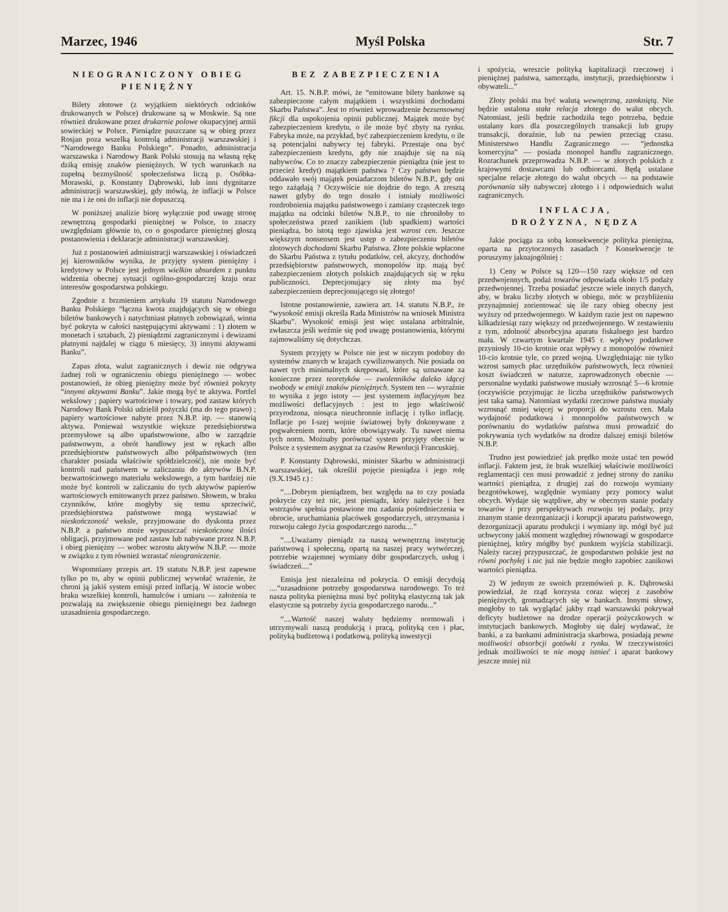Marzec, 1946 Myśl Polska Str. 7
NIEOGRANICZONY OBIEG
PIENIĘŻNY
Bilety złotowe (z wyjątkiem niektórych odcinków drukowanych w Polsce) drukowane są w Moskwie. Są one również drukowane przez drukarnie polowe okupacyjnej armii sowieckiej w Polsce. Pieniądze puszczane są w obieg przez Rosjan poza wszelką kontrolą administracji warszawskiej i “Narodowego Banku Polskiego”. Ponadto, administracja warszawska i Narodowy Bank Polski stosują na własną rękę dziką emisję znaków pieniężnych. W tych warunkach na zupełną bezmyślność społeczeństwa liczą p. Osóbka-Morawski, p. Konstanty Dąbrowski, lub inni dygnitarze administracji warszawskiej, gdy mówią, że inflacji w Polsce nie ma i że oni do inflacji nie dopuszczą.
W poniższej analizie biorę wyłącznie pod uwagę stronę zewnętrzną gospodarki pieniężnej w Polsce, to znaczy uwzględniam głównie to, co o gospodarce pieniężnej głoszą postanowienia i deklaracje administracji warszawskiej.
Już z postanowień administracji warszawskiej i oświadczeń jej kierowników wynika, że przyjęty system pieniężny i kredytowy w Polsce jest jednym wielkim absurdem z punktu widzenia obecnej sytuacji ogólno-gospodarczej kraju oraz interesów gospodarstwa polskiego.
Zgodnie z brzmieniem artykułu 19 statutu Narodowego Banku Polskiego “łączna kwota znajdujących się w obiegu biletów bankowych i natychmiast płatnych zobowiązań, winna być pokryta w całości następującymi aktywami : 1) złotem w monetach i sztabach, 2) pieniądzmi zagranicznymi i dewizami płatnymi najdalej w ciągu 6 miesięcy, 3) innymi aktywami Banku”.
Zapas złota, walut zagranicznych i dewiz nie odgrywa żadnej roli w ograniczeniu obiegu pieniężnego — wobec postanowień, że obieg pieniężny może być również pokryty “innymi aktywami Banku”. Jakie mogą być te aktywa. Portfel wekslowy ; papiery wartościowe i towary, pod zastaw których Narodowy Bank Polski udzielił pożyczki (ma do tego prawo) ; papiery wartościowe nabyte przez N.B.P. itp. — stanowią aktywa. Ponieważ wszystkie większe przedsiębiorstwa przemysłowe są albo upaństwowione, albo w zarządzie państwowym, a obrót handlowy jest w rękach albo przedsiębiorstw państwowych albo półpaństwowych (ten charakter posiada właściwie spółdzielczość), nie może być kontroli nad państwem w zaliczaniu do aktywów B.N.P. bezwartościowego materiału wekslowego, a tym bardziej nie może być kontroli w zaliczaniu do tych aktywów papierów wartościowych emitowanych przez państwo. Słowem, w braku czynników, które mogłyby się temu sprzeciwić, przedsiębiorstwa państwowe mogą wystawiać w nieskończoność weksle, przyjmowane do dyskonta przez N.B.P. a państwo może wypuszczać nieskończone ilości obligacji, przyjmowane pod zastaw lub nabywane przez N.B.P. i obieg pieniężny — wobec wzrostu aktywów N.B.P. — może w związku z tym również wzrastać nieograniczenie.
Wspomniany przepis art. 19 statutu N.B.P. jest zapewne tylko po to, aby w opinii publicznej wywołać wrażenie, że chroni ją jakiś system emisji przed inflacją. W istocie wobec braku wszelkiej kontroli, hamulców i umiaru — założenia te pozwalają na zwiększenie obiegu pieniężnego bez żadnego uzasadnienia gospodarczego.
BEZ ZABEZPIECZENIA
Art. 15. N.B.P. mówi, że “emitowane bilety bankowe są zabezpieczone całym majątkiem i wszystkimi dochodami Skarbu Państwa”. Jest to również wprowadzenie bezsensownej fikcji dla uspokojenia opinii publicznej. Majątek może być zabezpieczeniem kredytu, o ile może być zbyty na rynku. Fabryka może, na przykład, być zabezpieczeniem kredytu, o ile są potencjalni nabywcy tej fabryki. Przestaje ona być zabezpieczeniem kredytu, gdy nie znajduje się na nią nabywców. Co to znaczy zabezpieczenie pieniądza (nie jest to przecież kredyt) majątkiem państwa ? Czy państwo będzie oddawało swój majątek posiadaczom biletów N.B.P., gdy oni tego zażądają ? Oczywiście nie dojdzie do tego. A zresztą nawet gdyby do tego doszło i istniały możliwości rozdrobnienia majątku państwowego i zamiany cząsteczek tego majątku na odcinki biletów N.B.P., to nie chroniłoby to społeczeństwa przed zanikiem (lub spadkiem) wartości pieniądza, bo istotą tego zjawiska jest wzrost cen. Jeszcze większym nonsensem jest ustęp o zabezpieczeniu biletów złotowych dochodami Skarbu Państwa. Złote polskie wpłacone do Skarbu Państwa z tytułu podatków, ceł, akcyzy, dochodów przedsiębiorstw państwowych, monopolów itp. mają być zabezpieczeniem złotych polskich znajdujących się w ręku publiczności. Deprecjonujący się złoty ma być zabezpieczeniem deprecjonującego się złotego!
Istotne postanowienie, zawiera art. 14. statutu N.B.P., że “wysokość emisji określa Rada Ministrów na wniosek Ministra Skarbu”. Wysokość emisji jest więc ustalana arbitralnie, zwłaszcza jeśli weźmie się pod uwagę postanowienia, którymi zajmowaliśmy się dotychczas.
System przyjęty w Polsce nie jest w niczym podobny do systemów znanych w krajach cywilizowanych. Nie posiada on nawet tych minimalnych skrępowań, które są uznawane za konieczne przez teoretyków — zwolenników daleko idącej swobody w emisji znaków pieniężnych. System ten — wyraźnie to wynika z jego istoty — jest systemem inflacyjnym bez możliwości deflacyjnych : jest to jego właściwość przyrodzona, niosąca nieuchronnie inflację i tylko inflację. Inflacje po I-szej wojnie światowej były dokonywane z pogwałceniem norm, które obowiązywały. Tu nawet niema tych norm. Możnaby porównać system przyjęty obecnie w Polsce z systemem asygnat za czasów Rewolucji Francuskiej.
P. Konstanty Dąbrowski, minister Skarbu w administracji warszawskiej, tak określił pojęcie pieniądza i jego rolę (9.X.1945 r.) :
“....Dobrym pieniądzem, bez względu na to czy posiada pokrycie czy też nic, jest pieniądz, który należycie i bez wstrząsów spełnia postawione mu zadania pośrednieczenia w obrocie, uruchamiania placówek gospodarczych, utrzymania i rozwoju całego życia gospodarczego narodu....”
“....Uważamy pieniądz za naszą wewnętrzną instytucję państwową i społeczną, opartą na naszej pracy wytwórczej, potrzebie wzajemnej wymiany dóbr gospodarczych, usług i świadczeń....”
Emisja jest niezależna od pokrycia. O emisji decydują ....“uzasadnione potrzeby gospodarstwa narodowego. To też nasza polityka pieniężna musi być polityką elastyczną tak jak elastyczne są potrzeby życia gospodarczego narodu...”
“....Wartość naszej waluty będziemy normowali i utrzymywali naszą produkcją i pracą, polityką cen i płac, polityką budżetową i podatkową, polityką inwestycji
i spożycia, wreszcie polityką kapitalizacji rzeczowej i pieniężnej państwa, samorządu, instytucji, przedsiębiorstw i obywateli...”
Złoty polski ma być walutą wewnętrzną, zamkniętą. Nie będzie ustalona stała relacja złotego do walut obcych. Natomiast, jeśli będzie zachodziła tego potrzeba, będzie ustalany kurs dla poszczególnych transakcji lub grupy transakcji, doraźnie, lub na pewien przeciąg czasu. Ministerstwo Handlu Zagranicznego — “jednostka komercyjna” — posiada monopol handlu zagranicznego. Rozrachunek przeprowadza N.B.P. — w złotych polskich z krajowymi dostawcami lub odbiorcami. Będą ustalane specjalne relacje złotego do walut obcych — na podstawie porównania siły nabywczej złotego i i odpowiednich walut zagranicznych.
INFLACJA,
DROŻYZNA, NĘDZA
Jakie pociąga za sobą konsekwencje polityka pieniężna, oparta na przytoczonych zasadach ? Konsekwencje te poruszymy jaknajogólniej :
1) Ceny w Polsce są 120—150 razy większe od cen przedwojennych, podaż towarów odpowiada około 1/5 podaży przedwojennej. Trzeba posiadać jeszcze wiele innych danych, aby, w braku liczby złotych w obiegu, móc w przybliżeniu przynajmniej zorientować się ile razy obieg obecny jest wyższy od przedwojennego. W każdym razie jest on napewno kilkadziesiąt razy większy od przedwojennego. W zestawieniu z tym, zdolność absorbcyjna aparatu fiskalnego jest bardzo mała. W czwartym kwartale 1945 r. wpływy podatkowe przyniosły 10-cio krotnie oraz wpływy z monopolów również 10-cio krotnie tyle, co przed wojną. Uwzględniając nie tylko wzrost samych płac urzędników państwowych, lecz również koszt świadczeń w naturze, zaprowadzonych obecnie — personalne wydatki państwowe musiały wzrosnąć 5—6 krotnie (oczywiście przyjmując że liczba urzędników państwowych jest taka sama). Natomiast wydatki rzeczowe państwa musiały wzrosnąć mniej więcej w proporcji do wzrostu cen. Mała wydajność podatkowa i monopolów państwowych w porównaniu do wydatków państwa musi prowadzić do pokrywania tych wydatków na drodze dalszej emisji biletów N.B.P.
Trudno jest powiedzieć jak prędko może ustać ten powód inflacji. Faktem jest, że brak wszelkiej właściwie możliwości reglamentacji cen musi prowadzić z jednej strony do zaniku wartości pieniądza, z drugiej zaś do rozwoju wymiany bezgotówkowej, względnie wymiany przy pomocy walut obcych. Wydaje się wątpliwe, aby w obecnym stanie podaży towarów i przy perspektywach rozwoju tej podaży, przy znanym stanie dezorganizacji i korupcji aparatu państwowego, dezorganizacji aparatu produkcji i wymiany itp. mógł być już uchwycony jakiś moment względnej równowagi w gospodarce pieniężnej, który mógłby być punktem wyjścia stabilizacji. Należy raczej przypuszczać, że gospodarstwo polskie jest na równi pochyłej i nic już nie będzie mogło zapobiec zanikowi wartości pieniądza.
2) W jednym ze swoich przemówień p. K. Dąbrowski powiedział, że rząd korzysta coraz więcej z zasobów pieniężnych, gromadzących się w bankach. Innymi słowy, mogłoby to tak wyglądać jakby rząd warszawski pokrywał deficyty budżetowe na drodze operacji pożyczkowych w instytucjach bankowych. Mogłoby się dalej wydawać, że banki, a za bankami administracja skarbowa, posiadają pewne możliwości absorbcji gotówki z rynku. W rzeczywistości jednak możliwości te nie mogą istnieć i aparat bankowy jeszcze mniej niż